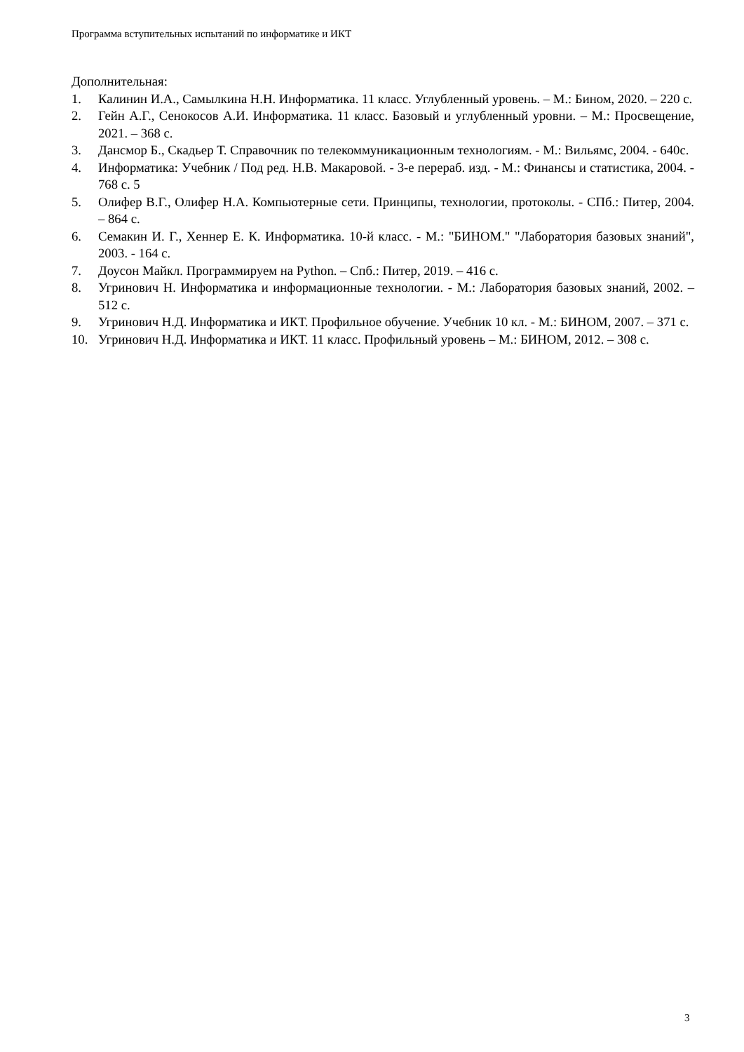Программа вступительных испытаний по информатике и ИКТ
Дополнительная:
1. Калинин И.А., Самылкина Н.Н. Информатика. 11 класс. Углубленный уровень. – М.: Бином, 2020. – 220 с.
2. Гейн А.Г., Сенокосов А.И. Информатика. 11 класс. Базовый и углубленный уровни. – М.: Просвещение, 2021. – 368 с.
3. Дансмор Б., Скадьер Т. Справочник по телекоммуникационным технологиям. - М.: Вильямс, 2004. - 640с.
4. Информатика: Учебник / Под ред. Н.В. Макаровой. - 3-е перераб. изд. - М.: Финансы и статистика, 2004. - 768 с. 5
5. Олифер В.Г., Олифер Н.А. Компьютерные сети. Принципы, технологии, протоколы. - СПб.: Питер, 2004. – 864 с.
6. Семакин И. Г., Хеннер Е. К. Информатика. 10-й класс. - М.: "БИНОМ." "Лаборатория базовых знаний", 2003. - 164 с.
7. Доусон Майкл. Программируем на Python. – Спб.: Питер, 2019. – 416 с.
8. Угринович Н. Информатика и информационные технологии. - М.: Лаборатория базовых знаний, 2002. – 512 с.
9. Угринович Н.Д. Информатика и ИКТ. Профильное обучение. Учебник 10 кл. - М.: БИНОМ, 2007. – 371 с.
10. Угринович Н.Д. Информатика и ИКТ. 11 класс. Профильный уровень – М.: БИНОМ, 2012. – 308 с.
3